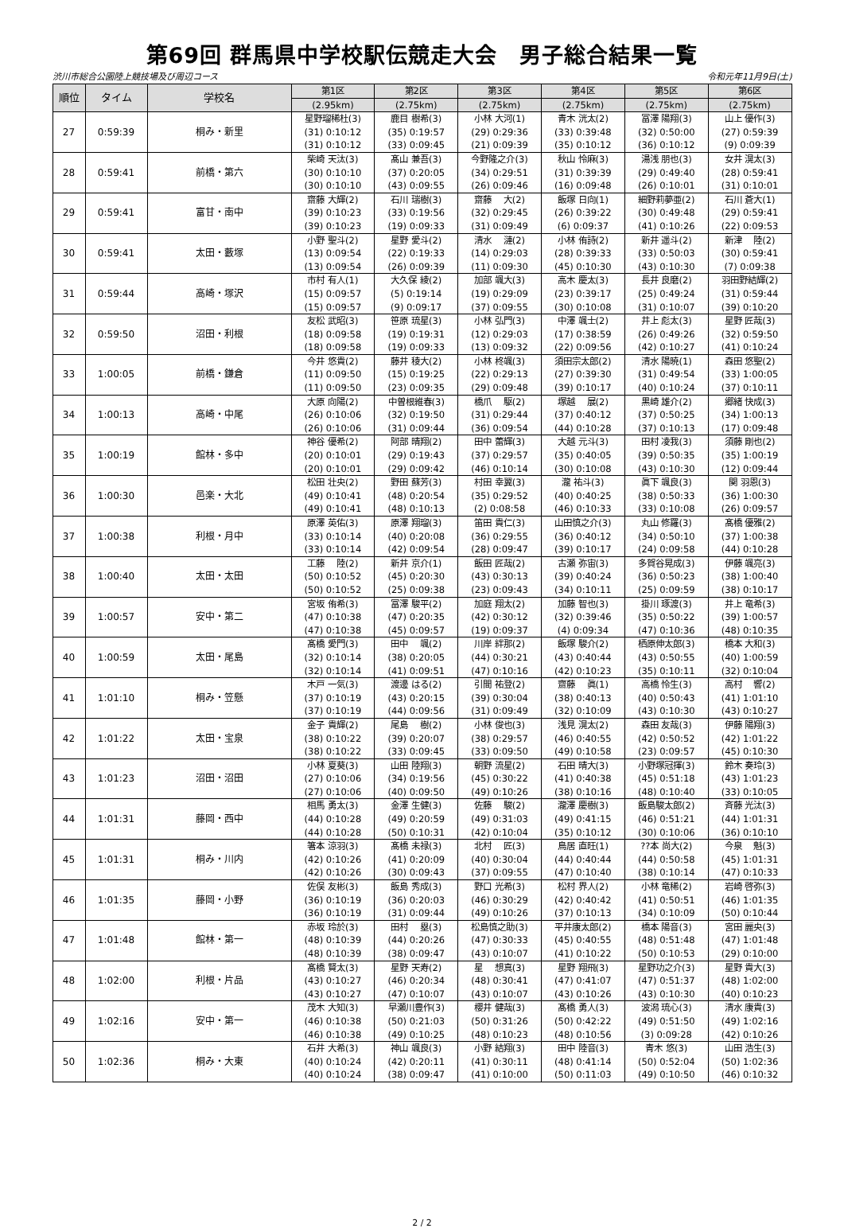第69回 群馬県中学校駅伝競走大会　男子総合結果一覧
渋川市総合公園陸上競技場及び周辺コース 令和元年11月9日(土)
| 順位 | タイム | 学校名 | 第1区 | 第2区 | 第3区 | 第4区 | 第5区 | 第6区 |
| --- | --- | --- | --- | --- | --- | --- | --- | --- |
| | | | (2.95km) | (2.75km) | (2.75km) | (2.75km) | (2.75km) | (2.75km) |
| 27 | 0:59:39 | 桐み・新里 | 星野瑠稀杜(3) (31) 0:10:12 (31) 0:10:12 | 鹿目 樹希(3) (35) 0:19:57 (33) 0:09:45 | 小林 大河(1) (29) 0:29:36 (21) 0:09:39 | 青木 洸太(2) (33) 0:39:48 (35) 0:10:12 | 冨澤 陽翔(3) (32) 0:50:00 (36) 0:10:12 | 山上 優作(3) (27) 0:59:39 (9) 0:09:39 |
| 28 | 0:59:41 | 前橋・第六 | 柴崎 天汰(3) (30) 0:10:10 (30) 0:10:10 | 髙山 兼吾(3) (37) 0:20:05 (43) 0:09:55 | 今野隆之介(3) (34) 0:29:51 (26) 0:09:46 | 秋山 怜麻(3) (31) 0:39:39 (16) 0:09:48 | 湯浅 朋也(3) (29) 0:49:40 (26) 0:10:01 | 女井 滉太(3) (28) 0:59:41 (31) 0:10:01 |
| 29 | 0:59:41 | 富甘・南中 | 齋藤 大輝(2) (39) 0:10:23 (39) 0:10:23 | 石川 瑞樹(3) (33) 0:19:56 (19) 0:09:33 | 齋藤 大(2) (32) 0:29:45 (31) 0:09:49 | 飯塚 日向(1) (26) 0:39:22 (6) 0:09:37 | 細野莉夢亜(2) (30) 0:49:48 (41) 0:10:26 | 石川 蒼大(1) (29) 0:59:41 (22) 0:09:53 |
| 30 | 0:59:41 | 太田・藪塚 | 小野 聖斗(2) (13) 0:09:54 (13) 0:09:54 | 星野 愛斗(2) (22) 0:19:33 (26) 0:09:39 | 清水 漣(2) (14) 0:29:03 (11) 0:09:30 | 小林 侑詩(2) (28) 0:39:33 (45) 0:10:30 | 新井 遥斗(2) (33) 0:50:03 (43) 0:10:30 | 新津 陸(2) (30) 0:59:41 (7) 0:09:38 |
| 31 | 0:59:44 | 高崎・塚沢 | 市村 有人(1) (15) 0:09:57 (15) 0:09:57 | 大久保 綾(2) (5) 0:19:14 (9) 0:09:17 | 加部 颯大(3) (19) 0:29:09 (37) 0:09:55 | 高木 慶太(3) (23) 0:39:17 (30) 0:10:08 | 長井 良磨(2) (25) 0:49:24 (31) 0:10:07 | 羽田野結輝(2) (31) 0:59:44 (39) 0:10:20 |
| 32 | 0:59:50 | 沼田・利根 | 友松 武昭(3) (18) 0:09:58 (18) 0:09:58 | 笹原 琉星(3) (19) 0:19:31 (19) 0:09:33 | 小林 弘門(3) (12) 0:29:03 (13) 0:09:32 | 中澤 颯士(2) (17) 0:38:59 (22) 0:09:56 | 井上 彪太(3) (26) 0:49:26 (42) 0:10:27 | 星野 匠哉(3) (32) 0:59:50 (41) 0:10:24 |
| 33 | 1:00:05 | 前橋・鎌倉 | 今井 悠貴(2) (11) 0:09:50 (11) 0:09:50 | 藤井 稜大(2) (15) 0:19:25 (23) 0:09:35 | 小林 柊颯(3) (22) 0:29:13 (29) 0:09:48 | 須田宗太郎(2) (27) 0:39:30 (39) 0:10:17 | 清水 陽暁(1) (31) 0:49:54 (40) 0:10:24 | 森田 悠聖(2) (33) 1:00:05 (37) 0:10:11 |
| 34 | 1:00:13 | 高崎・中尾 | 大原 向陽(2) (26) 0:10:06 (26) 0:10:06 | 中曽根維春(3) (32) 0:19:50 (31) 0:09:44 | 橋爪 駆(2) (31) 0:29:44 (36) 0:09:54 | 塚越 展(2) (37) 0:40:12 (44) 0:10:28 | 黒崎 雄介(2) (37) 0:50:25 (37) 0:10:13 | 郷緒 快成(3) (34) 1:00:13 (17) 0:09:48 |
| 35 | 1:00:19 | 館林・多中 | 神谷 優希(2) (20) 0:10:01 (20) 0:10:01 | 阿部 晴翔(2) (29) 0:19:43 (29) 0:09:42 | 田中 蕾輝(3) (37) 0:29:57 (46) 0:10:14 | 大越 元斗(3) (35) 0:40:05 (30) 0:10:08 | 田村 凌我(3) (39) 0:50:35 (43) 0:10:30 | 須藤 剛也(2) (35) 1:00:19 (12) 0:09:44 |
| 36 | 1:00:30 | 邑楽・大北 | 松田 壮央(2) (49) 0:10:41 (49) 0:10:41 | 野田 蘇芳(3) (48) 0:20:54 (48) 0:10:13 | 村田 幸翼(3) (35) 0:29:52 (2) 0:08:58 | 瀧 祐斗(3) (40) 0:40:25 (46) 0:10:33 | 眞下 颯良(3) (38) 0:50:33 (33) 0:10:08 | 関 羽恩(3) (36) 1:00:30 (26) 0:09:57 |
| 37 | 1:00:38 | 利根・月中 | 原澤 英佑(3) (33) 0:10:14 (33) 0:10:14 | 原澤 翔瑠(3) (40) 0:20:08 (42) 0:09:54 | 笛田 貴仁(3) (36) 0:29:55 (28) 0:09:47 | 山田慎之介(3) (36) 0:40:12 (39) 0:10:17 | 丸山 修羅(3) (34) 0:50:10 (24) 0:09:58 | 髙橋 優雅(2) (37) 1:00:38 (44) 0:10:28 |
| 38 | 1:00:40 | 太田・太田 | 工藤 陸(2) (50) 0:10:52 (50) 0:10:52 | 新井 京介(1) (45) 0:20:30 (25) 0:09:38 | 飯田 匠哉(2) (43) 0:30:13 (23) 0:09:43 | 古瀬 弥宙(3) (39) 0:40:24 (34) 0:10:11 | 多賀谷晃成(3) (36) 0:50:23 (25) 0:09:59 | 伊藤 颯亮(3) (38) 1:00:40 (38) 0:10:17 |
| 39 | 1:00:57 | 安中・第二 | 宮坂 侑希(3) (47) 0:10:38 (47) 0:10:38 | 冨澤 駿平(2) (47) 0:20:35 (45) 0:09:57 | 加庭 翔太(2) (42) 0:30:12 (19) 0:09:37 | 加藤 智也(3) (32) 0:39:46 (4) 0:09:34 | 掛川 琢渡(3) (35) 0:50:22 (47) 0:10:36 | 井上 竜希(3) (39) 1:00:57 (48) 0:10:35 |
| 40 | 1:00:59 | 太田・尾島 | 髙橋 愛門(3) (32) 0:10:14 (32) 0:10:14 | 田中 颯(2) (38) 0:20:05 (41) 0:09:51 | 川岸 絆那(2) (44) 0:30:21 (47) 0:10:16 | 飯塚 駿介(2) (43) 0:40:44 (42) 0:10:23 | 栖原伸太郎(3) (43) 0:50:55 (35) 0:10:11 | 橋本 大和(3) (40) 1:00:59 (32) 0:10:04 |
| 41 | 1:01:10 | 桐み・笠懸 | 木戸 一気(3) (37) 0:10:19 (37) 0:10:19 | 渡邊 はる(2) (43) 0:20:15 (44) 0:09:56 | 引間 祐登(2) (39) 0:30:04 (31) 0:09:49 | 齋藤 眞(1) (38) 0:40:13 (32) 0:10:09 | 高橋 怜生(3) (40) 0:50:43 (43) 0:10:30 | 高村 響(2) (41) 1:01:10 (43) 0:10:27 |
| 42 | 1:01:22 | 太田・宝泉 | 金子 貴輝(2) (38) 0:10:22 (38) 0:10:22 | 尾島 樹(2) (39) 0:20:07 (33) 0:09:45 | 小林 俊也(3) (38) 0:29:57 (33) 0:09:50 | 浅見 滉太(2) (46) 0:40:55 (49) 0:10:58 | 森田 友哉(3) (42) 0:50:52 (23) 0:09:57 | 伊藤 陽翔(3) (42) 1:01:22 (45) 0:10:30 |
| 43 | 1:01:23 | 沼田・沼田 | 小林 夏葵(3) (27) 0:10:06 (27) 0:10:06 | 山田 陸翔(3) (34) 0:19:56 (40) 0:09:50 | 朝野 流星(2) (45) 0:30:22 (49) 0:10:26 | 石田 晴大(3) (41) 0:40:38 (38) 0:10:16 | 小野塚冠揮(3) (45) 0:51:18 (48) 0:10:40 | 鈴木 奏玲(3) (43) 1:01:23 (33) 0:10:05 |
| 44 | 1:01:31 | 藤岡・西中 | 相馬 勇太(3) (44) 0:10:28 (44) 0:10:28 | 金澤 生健(3) (49) 0:20:59 (50) 0:10:31 | 佐藤 駿(2) (49) 0:31:03 (42) 0:10:04 | 瀧澤 慶樹(3) (49) 0:41:15 (35) 0:10:12 | 飯島駿太郎(2) (46) 0:51:21 (30) 0:10:06 | 斉藤 光汰(3) (44) 1:01:31 (36) 0:10:10 |
| 45 | 1:01:31 | 桐み・川内 | 箸本 涼羽(3) (42) 0:10:26 (42) 0:10:26 | 髙橋 未禄(3) (41) 0:20:09 (30) 0:09:43 | 北村 匠(3) (40) 0:30:04 (37) 0:09:55 | 鳥居 直旺(1) (44) 0:40:44 (47) 0:10:40 | ??本 尚大(2) (44) 0:50:58 (38) 0:10:14 | 今泉 魁(3) (45) 1:01:31 (47) 0:10:33 |
| 46 | 1:01:35 | 藤岡・小野 | 佐俣 友彬(3) (36) 0:10:19 (36) 0:10:19 | 飯島 秀成(3) (36) 0:20:03 (31) 0:09:44 | 野口 光希(3) (46) 0:30:29 (49) 0:10:26 | 松村 界人(2) (42) 0:40:42 (37) 0:10:13 | 小林 竜稀(2) (41) 0:50:51 (34) 0:10:09 | 岩崎 啓弥(3) (46) 1:01:35 (50) 0:10:44 |
| 47 | 1:01:48 | 館林・第一 | 赤坂 玲於(3) (48) 0:10:39 (48) 0:10:39 | 田村 塁(3) (44) 0:20:26 (38) 0:09:47 | 松島慎之助(3) (47) 0:30:33 (43) 0:10:07 | 平井康太郎(2) (45) 0:40:55 (41) 0:10:22 | 橋本 陽音(3) (48) 0:51:48 (50) 0:10:53 | 宮田 麗央(3) (47) 1:01:48 (29) 0:10:00 |
| 48 | 1:02:00 | 利根・片品 | 髙橋 賢太(3) (43) 0:10:27 (43) 0:10:27 | 星野 天寿(2) (46) 0:20:34 (47) 0:10:07 | 星 想真(3) (48) 0:30:41 (43) 0:10:07 | 星野 翔飛(3) (47) 0:41:07 (43) 0:10:26 | 星野功之介(3) (47) 0:51:37 (43) 0:10:30 | 星野 貴大(3) (48) 1:02:00 (40) 0:10:23 |
| 49 | 1:02:16 | 安中・第一 | 茂木 大知(3) (46) 0:10:38 (46) 0:10:38 | 早瀬川豊作(3) (50) 0:21:03 (49) 0:10:25 | 櫻井 健哉(3) (50) 0:31:26 (48) 0:10:23 | 髙橋 勇人(3) (50) 0:42:22 (48) 0:10:56 | 波潟 琉心(3) (49) 0:51:50 (3) 0:09:28 | 清水 康貴(3) (49) 1:02:16 (42) 0:10:26 |
| 50 | 1:02:36 | 桐み・大東 | 石井 大希(3) (40) 0:10:24 (40) 0:10:24 | 神山 颯良(3) (42) 0:20:11 (38) 0:09:47 | 小野 結翔(3) (41) 0:30:11 (41) 0:10:00 | 田中 陸音(3) (48) 0:41:14 (50) 0:11:03 | 青木 悠(3) (50) 0:52:04 (49) 0:10:50 | 山田 浩生(3) (50) 1:02:36 (46) 0:10:32 |
2 / 2